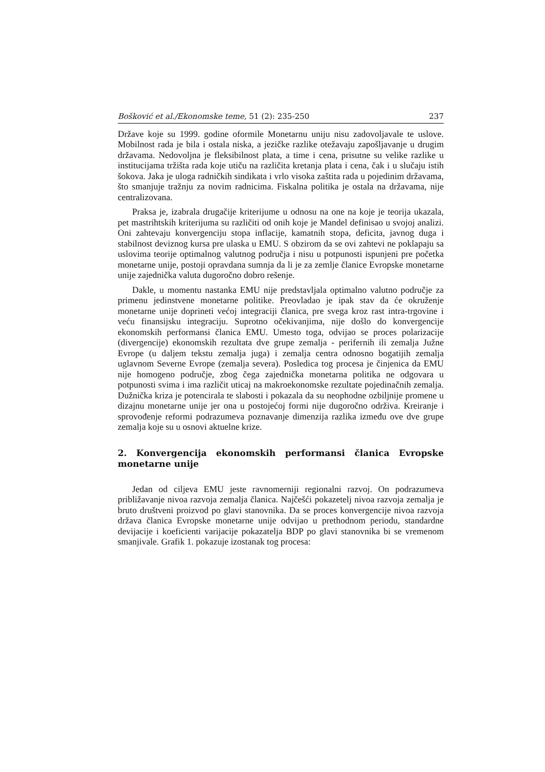Bošković et al./Ekonomske teme, 51 (2): 235-250 237
Države koje su 1999. godine oformile Monetarnu uniju nisu zadovoljavale te uslove. Mobilnost rada je bila i ostala niska, a jezičke razlike otežavaju zapošljavanje u drugim državama. Nedovoljna je fleksibilnost plata, a time i cena, prisutne su velike razlike u institucijama tržišta rada koje utiču na različita kretanja plata i cena, čak i u slučaju istih šokova. Jaka je uloga radničkih sindikata i vrlo visoka zaštita rada u pojedinim državama, što smanjuje tražnju za novim radnicima. Fiskalna politika je ostala na državama, nije centralizovana.
Praksa je, izabrala drugačije kriterijume u odnosu na one na koje je teorija ukazala, pet mastrihtskih kriterijuma su različiti od onih koje je Mandel definisao u svojoj analizi. Oni zahtevaju konvergenciju stopa inflacije, kamatnih stopa, deficita, javnog duga i stabilnost deviznog kursa pre ulaska u EMU. S obzirom da se ovi zahtevi ne poklapaju sa uslovima teorije optimalnog valutnog područja i nisu u potpunosti ispunjeni pre početka monetarne unije, postoji opravdana sumnja da li je za zemlje članice Evropske monetarne unije zajednička valuta dugoročno dobro rešenje.
Dakle, u momentu nastanka EMU nije predstavljala optimalno valutno područje za primenu jedinstvene monetarne politike. Preovladao je ipak stav da će okruženje monetarne unije doprineti većoj integraciji članica, pre svega kroz rast intra-trgovine i veću finansijsku integraciju. Suprotno očekivanjima, nije došlo do konvergencije ekonomskih performansi članica EMU. Umesto toga, odvijao se proces polarizacije (divergencije) ekonomskih rezultata dve grupe zemalja - perifernih ili zemalja Južne Evrope (u daljem tekstu zemalja juga) i zemalja centra odnosno bogatijih zemalja uglavnom Severne Evrope (zemalja severa). Posledica tog procesa je činjenica da EMU nije homogeno područje, zbog čega zajednička monetarna politika ne odgovara u potpunosti svima i ima različit uticaj na makroekonomske rezultate pojedinačnih zemalja. Dužnička kriza je potencirala te slabosti i pokazala da su neophodne ozbiljnije promene u dizajnu monetarne unije jer ona u postojećoj formi nije dugoročno održiva. Kreiranje i sprovođenje reformi podrazumeva poznavanje dimenzija razlika između ove dve grupe zemalja koje su u osnovi aktuelne krize.
2. Konvergencija ekonomskih performansi članica Evropske monetarne unije
Jedan od ciljeva EMU jeste ravnomerniji regionalni razvoj. On podrazumeva približavanje nivoa razvoja zemalja članica. Najčešći pokazetelj nivoa razvoja zemalja je bruto društveni proizvod po glavi stanovnika. Da se proces konvergencije nivoa razvoja država članica Evropske monetarne unije odvijao u prethodnom periodu, standardne devijacije i koeficienti varijacije pokazatelja BDP po glavi stanovnika bi se vremenom smanjivale. Grafik 1. pokazuje izostanak tog procesa: